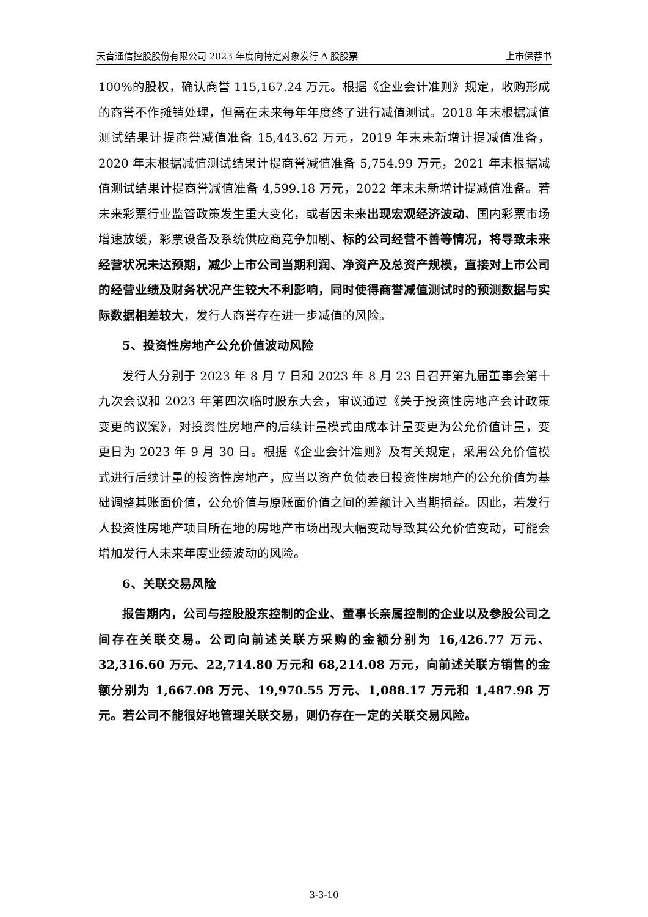天音通信控股股份有限公司 2023 年度向特定对象发行 A 股股票 上市保荐书
100%的股权，确认商誉 115,167.24 万元。根据《企业会计准则》规定，收购形成的商誉不作摊销处理，但需在未来每年年度终了进行减值测试。2018 年末根据减值测试结果计提商誉减值准备 15,443.62 万元，2019 年末未新增计提减值准备，2020 年末根据减值测试结果计提商誉减值准备 5,754.99 万元，2021 年末根据减值测试结果计提商誉减值准备 4,599.18 万元，2022 年末未新增计提减值准备。若未来彩票行业监管政策发生重大变化，或者因未来出现宏观经济波动、国内彩票市场增速放缓，彩票设备及系统供应商竞争加剧、标的公司经营不善等情况，将导致未来经营状况未达预期，减少上市公司当期利润、净资产及总资产规模，直接对上市公司的经营业绩及财务状况产生较大不利影响，同时使得商誉减值测试时的预测数据与实际数据相差较大，发行人商誉存在进一步减值的风险。
5、投资性房地产公允价值波动风险
发行人分别于 2023 年 8 月 7 日和 2023 年 8 月 23 日召开第九届董事会第十九次会议和 2023 年第四次临时股东大会，审议通过《关于投资性房地产会计政策变更的议案》，对投资性房地产的后续计量模式由成本计量变更为公允价值计量，变更日为 2023 年 9 月 30 日。根据《企业会计准则》及有关规定，采用公允价值模式进行后续计量的投资性房地产，应当以资产负债表日投资性房地产的公允价值为基础调整其账面价值，公允价值与原账面价值之间的差额计入当期损益。因此，若发行人投资性房地产项目所在地的房地产市场出现大幅变动导致其公允价值变动，可能会增加发行人未来年度业绩波动的风险。
6、关联交易风险
报告期内，公司与控股股东控制的企业、董事长亲属控制的企业以及参股公司之间存在关联交易。公司向前述关联方采购的金额分别为 16,426.77 万元、32,316.60 万元、22,714.80 万元和 68,214.08 万元，向前述关联方销售的金额分别为 1,667.08 万元、19,970.55 万元、1,088.17 万元和 1,487.98 万元。若公司不能很好地管理关联交易，则仍存在一定的关联交易风险。
3-3-10